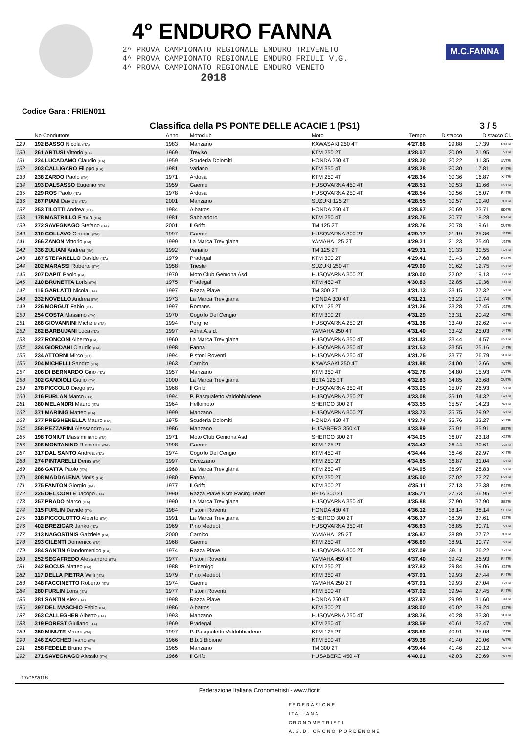4° ENDURO FANNA
2^ PROVA CAMPIONATO REGIONALE ENDURO TRIVENETO
4^ PROVA CAMPIONATO REGIONALE ENDURO FRIULI V.G.
4^ PROVA CAMPIONATO REGIONALE ENDURO VENETO
2018
M.C.FANNA
Codice Gara : FRIEN011
Classifica della PS PONTE DELLE ACACIE 1 (PS1) 3 / 5
| | No Conduttore | Anno | Motoclub | Moto | Tempo | Distacco | Distacco Cl. | |
| --- | --- | --- | --- | --- | --- | --- | --- | --- |
| 129 | 192 BASSO Nicola (ITA) | 1983 | Manzano | KAWASAKI 250 4T | 4'27.86 | 29.88 | 17.39 | R4TRI |
| 130 | 261 ARTUSI Vittorio (ITA) | 1969 | Treviso | KTM 250 2T | 4'28.07 | 30.09 | 21.95 | VTRI |
| 131 | 224 LUCADAMO Claudio (ITA) | 1959 | Scuderia Dolomiti | HONDA 250 4T | 4'28.20 | 30.22 | 11.35 | UVTRI |
| 132 | 203 CALLIGARO Filippo (ITA) | 1981 | Variano | KTM 350 4T | 4'28.28 | 30.30 | 17.81 | R4TRI |
| 133 | 238 ZARDO Paolo (ITA) | 1971 | Ardosa | KTM 250 4T | 4'28.34 | 30.36 | 16.87 | X4TRI |
| 134 | 193 DALSASSO Eugenio (ITA) | 1959 | Gaerne | HUSQVARNA 450 4T | 4'28.51 | 30.53 | 11.66 | UVTRI |
| 135 | 229 ROS Paolo (ITA) | 1978 | Ardosa | HUSQVARNA 250 4T | 4'28.54 | 30.56 | 18.07 | R4TRI |
| 136 | 267 PIANI Davide (ITA) | 2001 | Manzano | SUZUKI 125 2T | 4'28.55 | 30.57 | 19.40 | CUTRI |
| 137 | 253 TILOTTI Andrea (ITA) | 1984 | Albatros | HONDA 250 4T | 4'28.67 | 30.69 | 23.71 | SDTRI |
| 138 | 178 MASTRILLO Flavio (ITA) | 1981 | Sabbiadoro | KTM 250 4T | 4'28.75 | 30.77 | 18.28 | R4TRI |
| 139 | 272 SAVEGNAGO Stefano (ITA) | 2001 | Il Grifo | TM 125 2T | 4'28.76 | 30.78 | 19.61 | CUTRI |
| 140 | 310 COLLAVO Claudio (ITA) | 1997 | Gaerne | HUSQVARNA 300 2T | 4'29.17 | 31.19 | 25.36 | J2TRI |
| 141 | 266 ZANON Vittorio (ITA) | 1999 | La Marca Trevigiana | YAMAHA 125 2T | 4'29.21 | 31.23 | 25.40 | J2TRI |
| 142 | 336 ZULIANI Andrea (ITA) | 1992 | Variano | TM 125 2T | 4'29.31 | 31.33 | 30.55 | S2TRI |
| 143 | 187 STEFANELLO Davide (ITA) | 1979 | Pradegai | KTM 300 2T | 4'29.41 | 31.43 | 17.68 | R2TRI |
| 144 | 202 MARASSI Roberto (ITA) | 1958 | Trieste | SUZUKI 250 4T | 4'29.60 | 31.62 | 12.75 | UVTRI |
| 145 | 207 DAPIT Paolo (ITA) | 1970 | Moto Club Gemona Asd | HUSQVARNA 300 2T | 4'30.00 | 32.02 | 19.13 | X2TRI |
| 146 | 210 BRUNETTA Loris (ITA) | 1975 | Pradegai | KTM 450 4T | 4'30.83 | 32.85 | 19.36 | X4TRI |
| 147 | 116 GARLATTI Nicola (ITA) | 1997 | Razza Piave | TM 300 2T | 4'31.13 | 33.15 | 27.32 | J2TRI |
| 148 | 232 NOVELLO Andrea (ITA) | 1973 | La Marca Trevigiana | HONDA 300 4T | 4'31.21 | 33.23 | 19.74 | X4TRI |
| 149 | 226 MORGUT Fabio (ITA) | 1997 | Romans | KTM 125 2T | 4'31.26 | 33.28 | 27.45 | J2TRI |
| 150 | 254 COSTA Massimo (ITA) | 1970 | Cogollo Del Cengio | KTM 300 2T | 4'31.29 | 33.31 | 20.42 | X2TRI |
| 151 | 268 GIOVANNINI Michele (ITA) | 1994 | Pergine | HUSQVARNA 250 2T | 4'31.38 | 33.40 | 32.62 | S2TRI |
| 152 | 262 BARBUJANI Luca (ITA) | 1997 | Adria A.s.d. | YAMAHA 250 4T | 4'31.40 | 33.42 | 25.03 | J4TRI |
| 153 | 227 RONCONI Alberto (ITA) | 1960 | La Marca Trevigiana | HUSQVARNA 350 4T | 4'31.42 | 33.44 | 14.57 | UVTRI |
| 154 | 324 GIORDANI Claudio (ITA) | 1998 | Fanna | HUSQVARNA 250 4T | 4'31.53 | 33.55 | 25.16 | J4TRI |
| 155 | 234 ATTORNI Mirco (ITA) | 1994 | Pistoni Roventi | HUSQVARNA 250 4T | 4'31.75 | 33.77 | 26.79 | SDTRI |
| 156 | 204 MICHELLI Sandro (ITA) | 1963 | Carnico | KAWASAKI 250 4T | 4'31.98 | 34.00 | 12.66 | WTRI |
| 157 | 206 DI BERNARDO Gino (ITA) | 1957 | Manzano | KTM 350 4T | 4'32.78 | 34.80 | 15.93 | UVTRI |
| 158 | 302 GANDIOLI Giulio (ITA) | 2000 | La Marca Trevigiana | BETA 125 2T | 4'32.83 | 34.85 | 23.68 | CUTRI |
| 159 | 278 PICCOLO Diego (ITA) | 1968 | Il Grifo | HUSQVARNA 350 4T | 4'33.05 | 35.07 | 26.93 | VTRI |
| 160 | 316 FURLAN Marco (ITA) | 1994 | P. Pasqualetto Valdobbiadene | HUSQVARNA 250 2T | 4'33.08 | 35.10 | 34.32 | S2TRI |
| 161 | 380 MELANDRI Mauro (ITA) | 1964 | Hellomoto | SHERCO 300 2T | 4'33.55 | 35.57 | 14.23 | WTRI |
| 162 | 371 MARINIG Matteo (ITA) | 1999 | Manzano | HUSQVARNA 300 2T | 4'33.73 | 35.75 | 29.92 | J2TRI |
| 163 | 277 PREGHENELLA Mauro (ITA) | 1975 | Scuderia Dolomiti | HONDA 450 4T | 4'33.74 | 35.76 | 22.27 | X4TRI |
| 164 | 358 PEZZARINI Alessandro (ITA) | 1986 | Manzano | HUSABERG 350 4T | 4'33.89 | 35.91 | 35.91 | SETRI |
| 165 | 198 TONIUT Massimiliano (ITA) | 1971 | Moto Club Gemona Asd | SHERCO 300 2T | 4'34.05 | 36.07 | 23.18 | X2TRI |
| 166 | 306 MONTANINO Riccardo (ITA) | 1998 | Gaerne | KTM 125 2T | 4'34.42 | 36.44 | 30.61 | J2TRI |
| 167 | 317 DAL SANTO Andrea (ITA) | 1974 | Cogollo Del Cengio | KTM 450 4T | 4'34.44 | 36.46 | 22.97 | X4TRI |
| 168 | 274 PINTARELLI Denis (ITA) | 1997 | Civezzano | KTM 250 2T | 4'34.85 | 36.87 | 31.04 | J2TRI |
| 169 | 286 GATTA Paolo (ITA) | 1968 | La Marca Trevigiana | KTM 250 4T | 4'34.95 | 36.97 | 28.83 | VTRI |
| 170 | 308 MADDALENA Moris (ITA) | 1980 | Fanna | KTM 250 2T | 4'35.00 | 37.02 | 23.27 | R2TRI |
| 171 | 275 FANTON Giorgio (ITA) | 1977 | Il Grifo | KTM 300 2T | 4'35.11 | 37.13 | 23.38 | R2TRI |
| 172 | 225 DEL CONTE Jacopo (ITA) | 1990 | Razza Piave Nsm Racing Team | BETA 300 2T | 4'35.71 | 37.73 | 36.95 | S2TRI |
| 173 | 257 PRADO Marco (ITA) | 1990 | La Marca Trevigiana | HUSQVARNA 350 4T | 4'35.88 | 37.90 | 37.90 | SETRI |
| 174 | 315 FURLIN Davide (ITA) | 1984 | Pistoni Roventi | HONDA 450 4T | 4'36.12 | 38.14 | 38.14 | SETRI |
| 175 | 318 PICCOLOTTO Alberto (ITA) | 1991 | La Marca Trevigiana | SHERCO 300 2T | 4'36.37 | 38.39 | 37.61 | S2TRI |
| 176 | 402 BREZIGAR Janko (ITA) | 1969 | Pino Medeot | HUSQVARNA 350 4T | 4'36.83 | 38.85 | 30.71 | VTRI |
| 177 | 313 NAGOSTINIS Gabriele (ITA) | 2000 | Carnico | YAMAHA 125 2T | 4'36.87 | 38.89 | 27.72 | CUTRI |
| 178 | 293 CILENTI Domenico (ITA) | 1968 | Gaerne | KTM 250 4T | 4'36.89 | 38.91 | 30.77 | VTRI |
| 179 | 284 SANTIN Giandomenico (ITA) | 1974 | Razza Piave | HUSQVARNA 300 2T | 4'37.09 | 39.11 | 26.22 | X2TRI |
| 180 | 252 SEGAFREDO Alessandro (ITA) | 1977 | Pistoni Roventi | YAMAHA 450 4T | 4'37.40 | 39.42 | 26.93 | R4TRI |
| 181 | 242 BOCUS Matteo (ITA) | 1988 | Polcenigo | KTM 250 2T | 4'37.82 | 39.84 | 39.06 | S2TRI |
| 182 | 117 DELLA PIETRA Willi (ITA) | 1979 | Pino Medeot | KTM 350 4T | 4'37.91 | 39.93 | 27.44 | R4TRI |
| 183 | 348 FACCINETTO Roberto (ITA) | 1974 | Gaerne | YAMAHA 250 2T | 4'37.91 | 39.93 | 27.04 | X2TRI |
| 184 | 280 FURLIN Loris (ITA) | 1977 | Pistoni Roventi | KTM 500 4T | 4'37.92 | 39.94 | 27.45 | R4TRI |
| 185 | 281 SANTIN Alex (ITA) | 1998 | Razza Piave | HONDA 250 4T | 4'37.97 | 39.99 | 31.60 | J4TRI |
| 186 | 297 DEL MASCHIO Fabio (ITA) | 1986 | Albatros | KTM 300 2T | 4'38.00 | 40.02 | 39.24 | S2TRI |
| 187 | 263 CALLEGHER Alberto (ITA) | 1993 | Manzano | HUSQVARNA 250 4T | 4'38.26 | 40.28 | 33.30 | SDTRI |
| 188 | 319 FOREST Giuliano (ITA) | 1969 | Pradegai | KTM 250 4T | 4'38.59 | 40.61 | 32.47 | VTRI |
| 189 | 350 MINUTE Mauro (ITA) | 1997 | P. Pasqualetto Valdobbiadene | KTM 125 2T | 4'38.89 | 40.91 | 35.08 | J2TRI |
| 190 | 246 ZACCHEO Ivano (ITA) | 1966 | B.b.1 Bibione | KTM 500 4T | 4'39.38 | 41.40 | 20.06 | WTRI |
| 191 | 258 FEDELE Bruno (ITA) | 1965 | Manzano | TM 300 2T | 4'39.44 | 41.46 | 20.12 | WTRI |
| 192 | 271 SAVEGNAGO Alessio (ITA) | 1966 | Il Grifo | HUSABERG 450 4T | 4'40.01 | 42.03 | 20.69 | WTRI |
17/06/2018
Federazione Italiana Cronometristi - www.ficr.it
FEDERAZIONE
ITALIANA
CRONOMETRISTI
A.S.D. CRONO PORDENONE